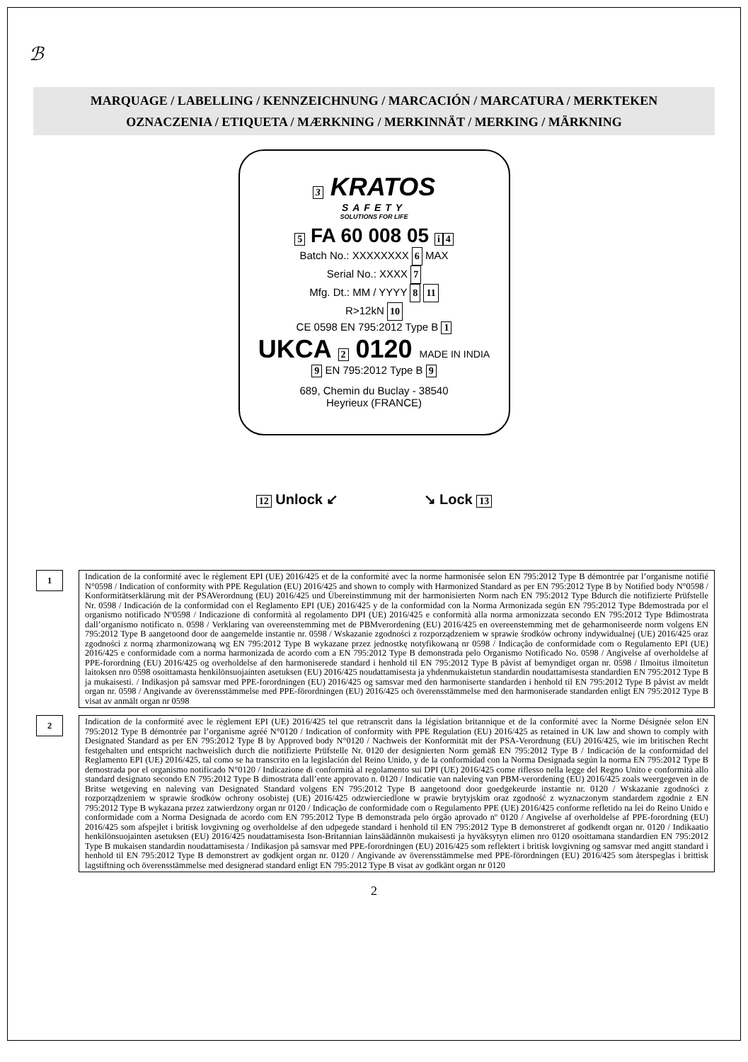ℬ
MARQUAGE / LABELLING / KENNZEICHNUNG / MARCACIÓN / MARCATURA / MERKTEKEN
OZNACZENIA / ETIQUETA / MÆRKNING / MERKINNÄT / MERKING / MÄRKNING
3 KRATOS
SAFETY
SOLUTIONS FOR LIFE
5 FA 60 008 05 i 4
Batch No.: XXXXXXXX 6 MAX
Serial No.: XXXX 7
Mfg. Dt.: MM / YYYY 8 11
R>12kN 10
CE 0598 EN 795:2012 Type B 1
UKCA 2 0120 MADE IN INDIA
9 EN 795:2012 Type B 9
689, Chemin du Buclay - 38540
Heyrieux (FRANCE)
12 Unlock ↙ ↘ Lock 13
1
Indication de la conformité avec le règlement EPI (UE) 2016/425 et de la conformité avec la norme harmonisée selon EN 795:2012 Type B démontrée par l’organisme notifié N°0598 / Indication of conformity with PPE Regulation (EU) 2016/425 and shown to comply with Harmonized Standard as per EN 795:2012 Type B by Notified body N°0598 / Konformitätserklärung mit der PSAVerordnung (EU) 2016/425 und Übereinstimmung mit der harmonisierten Norm nach EN 795:2012 Type Bdurch die notifizierte Prüfstelle Nr. 0598 / Indicación de la conformidad con el Reglamento EPI (UE) 2016/425 y de la conformidad con la Norma Armonizada según EN 795:2012 Type Bdemostrada por el organismo notificado Nº0598 / Indicazione di conformità al regolamento DPI (UE) 2016/425 e conformità alla norma armonizzata secondo EN 795:2012 Type Bdimostrata dall’organismo notificato n. 0598 / Verklaring van overeenstemming met de PBMverordening (EU) 2016/425 en overeenstemming met de geharmoniseerde norm volgens EN 795:2012 Type B aangetoond door de aangemelde instantie nr. 0598 / Wskazanie zgodności z rozporządzeniem w sprawie środków ochrony indywidualnej (UE) 2016/425 oraz zgodności z normą zharmonizowaną wg EN 795:2012 Type B wykazane przez jednostkę notyfikowaną nr 0598 / Indicação de conformidade com o Regulamento EPI (UE) 2016/425 e conformidade com a norma harmonizada de acordo com a EN 795:2012 Type B demonstrada pelo Organismo Notificado No. 0598 / Angivelse af overholdelse af PPE-forordning (EU) 2016/425 og overholdelse af den harmoniserede standard i henhold til EN 795:2012 Type B påvist af bemyndiget organ nr. 0598 / Ilmoitus ilmoitetun laitoksen nro 0598 osoittamasta henkilönsuojainten asetuksen (EU) 2016/425 noudattamisesta ja yhdenmukaistetun standardin noudattamisesta standardien EN 795:2012 Type B ja mukaisesti. / Indikasjon på samsvar med PPE-forordningen (EU) 2016/425 og samsvar med den harmoniserte standarden i henhold til EN 795:2012 Type B påvist av meldt organ nr. 0598 / Angivande av överensstämmelse med PPE-förordningen (EU) 2016/425 och överensstämmelse med den harmoniserade standarden enligt EN 795:2012 Type B visat av anmält organ nr 0598
2
Indication de la conformité avec le règlement EPI (UE) 2016/425 tel que retranscrit dans la législation britannique et de la conformité avec la Norme Désignée selon EN 795:2012 Type B démontrée par l’organisme agréé N°0120 / Indication of conformity with PPE Regulation (EU) 2016/425 as retained in UK law and shown to comply with Designated Standard as per EN 795:2012 Type B by Approved body N°0120 / Nachweis der Konformität mit der PSA-Verordnung (EU) 2016/425, wie im britischen Recht festgehalten und entspricht nachweislich durch die notifizierte Prüfstelle Nr. 0120 der designierten Norm gemäß EN 795:2012 Type B / Indicación de la conformidad del Reglamento EPI (UE) 2016/425, tal como se ha transcrito en la legislación del Reino Unido, y de la conformidad con la Norma Designada según la norma EN 795:2012 Type B demostrada por el organismo notificado N°0120 / Indicazione di conformità al regolamento sui DPI (UE) 2016/425 come riflesso nella legge del Regno Unito e conformità allo standard designato secondo EN 795:2012 Type B dimostrata dall’ente approvato n. 0120 / Indicatie van naleving van PBM-verordening (EU) 2016/425 zoals weergegeven in de Britse wetgeving en naleving van Designated Standard volgens EN 795:2012 Type B aangetoond door goedgekeurde instantie nr. 0120 / Wskazanie zgodności z rozporządzeniem w sprawie środków ochrony osobistej (UE) 2016/425 odzwierciedlone w prawie brytyjskim oraz zgodność z wyznaczonym standardem zgodnie z EN 795:2012 Type B wykazana przez zatwierdzony organ nr 0120 / Indicação de conformidade com o Regulamento PPE (UE) 2016/425 conforme refletido na lei do Reino Unido e conformidade com a Norma Designada de acordo com EN 795:2012 Type B demonstrada pelo órgão aprovado nº 0120 / Angivelse af overholdelse af PPE-forordning (EU) 2016/425 som afspejlet i britisk lovgivning og overholdelse af den udpegede standard i henhold til EN 795:2012 Type B demonstreret af godkendt organ nr. 0120 / Indikaatio henkilönsuojainten asetuksen (EU) 2016/425 noudattamisesta Ison-Britannian lainsäädännön mukaisesti ja hyväksytyn elimen nro 0120 osoittamana standardien EN 795:2012 Type B mukaisen standardin noudattamisesta / Indikasjon på samsvar med PPE-forordningen (EU) 2016/425 som reflektert i britisk lovgivning og samsvar med angitt standard i henhold til EN 795:2012 Type B demonstrert av godkjent organ nr. 0120 / Angivande av överensstämmelse med PPE-förordningen (EU) 2016/425 som återspeglas i brittisk lagstiftning och överensstämmelse med designerad standard enligt EN 795:2012 Type B visat av godkänt organ nr 0120
2